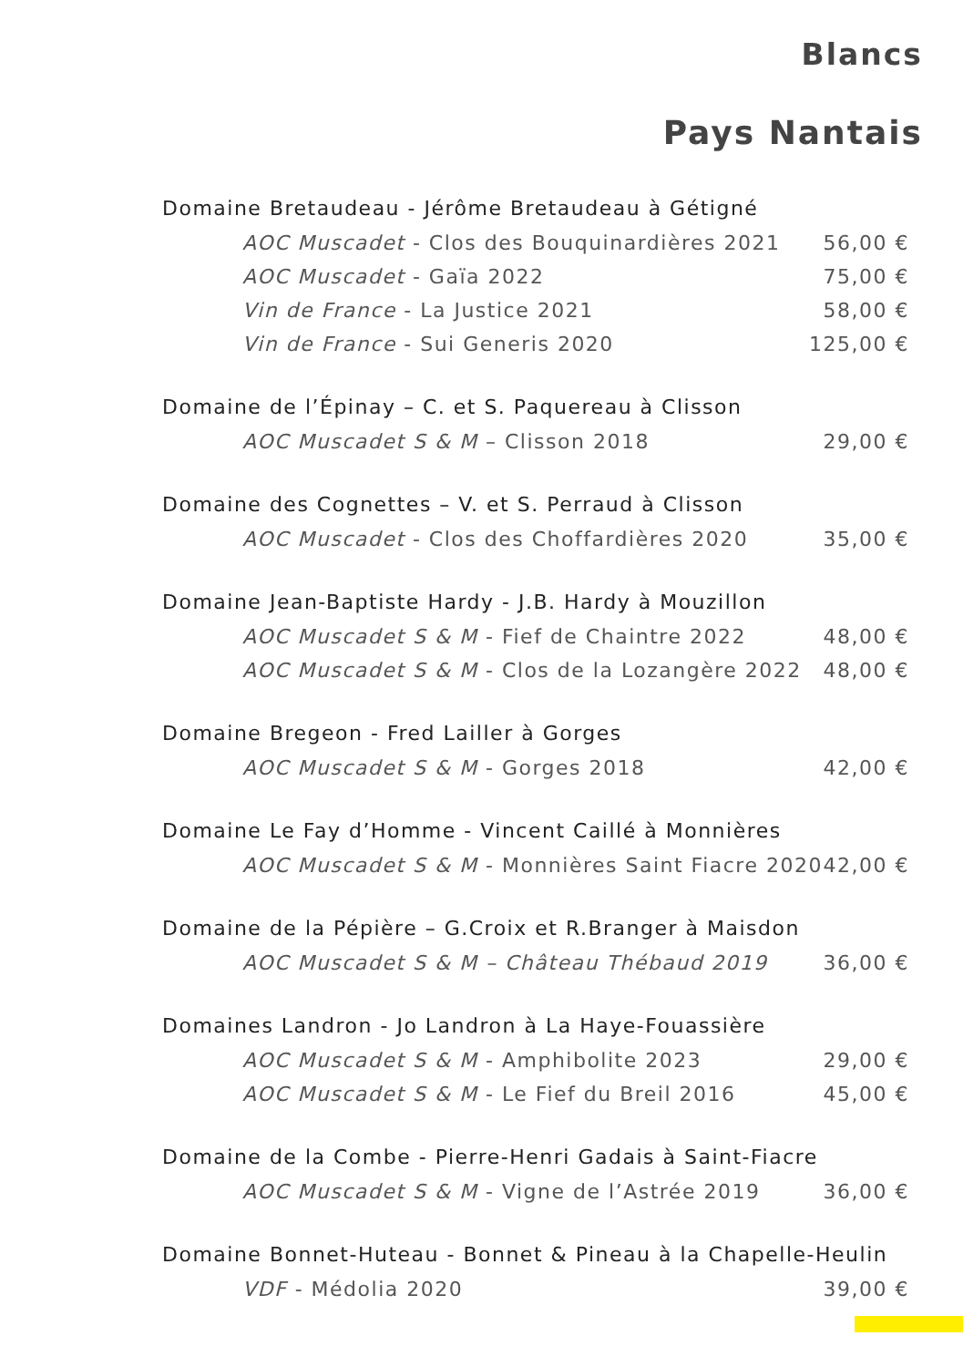Blancs
Pays Nantais
Domaine Bretaudeau - Jérôme Bretaudeau à Gétigné
AOC Muscadet - Clos des Bouquinardières 2021 56,00 €
AOC Muscadet - Gaïa 2022 75,00 €
Vin de France - La Justice 2021 58,00 €
Vin de France - Sui Generis 2020 125,00 €
Domaine de l’Épinay – C. et S. Paquereau à Clisson
AOC Muscadet S & M – Clisson 2018 29,00 €
Domaine des Cognettes – V. et S. Perraud à Clisson
AOC Muscadet - Clos des Choffardières 2020 35,00 €
Domaine Jean-Baptiste Hardy - J.B. Hardy à Mouzillon
AOC Muscadet S & M - Fief de Chaintre 2022 48,00 €
AOC Muscadet S & M - Clos de la Lozangère 2022 48,00 €
Domaine Bregeon - Fred Lailler à Gorges
AOC Muscadet S & M - Gorges 2018 42,00 €
Domaine Le Fay d’Homme - Vincent Caillé à Monnières
AOC Muscadet S & M - Monnières Saint Fiacre 2020 42,00 €
Domaine de la Pépière – G.Croix et R.Branger à Maisdon
AOC Muscadet S & M – Château Thébaud 2019 36,00 €
Domaines Landron - Jo Landron à La Haye-Fouassière
AOC Muscadet S & M - Amphibolite 2023 29,00 €
AOC Muscadet S & M - Le Fief du Breil 2016 45,00 €
Domaine de la Combe - Pierre-Henri Gadais à Saint-Fiacre
AOC Muscadet S & M - Vigne de l’Astrée 2019 36,00 €
Domaine Bonnet-Huteau - Bonnet & Pineau à la Chapelle-Heulin
VDF - Médolia 2020 39,00 €